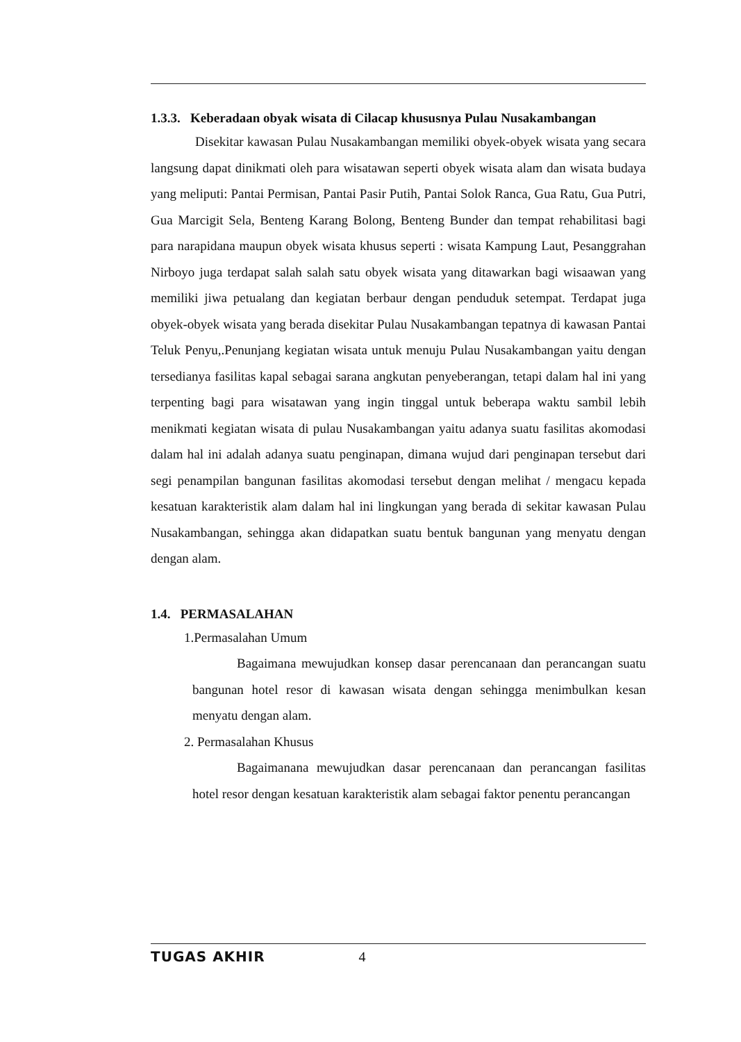1.3.3. Keberadaan obyak wisata di Cilacap khususnya Pulau Nusakambangan
Disekitar kawasan Pulau Nusakambangan memiliki obyek-obyek wisata yang secara langsung dapat dinikmati oleh para wisatawan seperti obyek wisata alam dan wisata budaya yang meliputi: Pantai Permisan, Pantai Pasir Putih, Pantai Solok Ranca, Gua Ratu, Gua Putri, Gua Marcigit Sela, Benteng Karang Bolong, Benteng Bunder dan tempat rehabilitasi bagi para narapidana maupun obyek wisata khusus seperti : wisata Kampung Laut, Pesanggrahan Nirboyo juga terdapat salah salah satu obyek wisata yang ditawarkan bagi wisaawan yang memiliki jiwa petualang dan kegiatan berbaur dengan penduduk setempat. Terdapat juga obyek-obyek wisata yang berada disekitar Pulau Nusakambangan tepatnya di kawasan Pantai Teluk Penyu,.Penunjang kegiatan wisata untuk menuju Pulau Nusakambangan yaitu dengan tersedianya fasilitas kapal sebagai sarana angkutan penyeberangan, tetapi dalam hal ini yang terpenting bagi para wisatawan yang ingin tinggal untuk beberapa waktu sambil lebih menikmati kegiatan wisata di pulau Nusakambangan yaitu adanya suatu fasilitas akomodasi dalam hal ini adalah adanya suatu penginapan, dimana wujud dari penginapan tersebut dari segi penampilan bangunan fasilitas akomodasi tersebut dengan melihat / mengacu kepada kesatuan karakteristik alam dalam hal ini lingkungan yang berada di sekitar kawasan Pulau Nusakambangan, sehingga akan didapatkan suatu bentuk bangunan yang menyatu dengan dengan alam.
1.4. PERMASALAHAN
1.Permasalahan Umum
Bagaimana mewujudkan konsep dasar perencanaan dan perancangan suatu bangunan hotel resor di kawasan wisata dengan sehingga menimbulkan kesan menyatu dengan alam.
2. Permasalahan Khusus
Bagaimanana mewujudkan dasar perencanaan dan perancangan fasilitas hotel resor dengan kesatuan karakteristik alam sebagai faktor penentu perancangan
TUGAS AKHIR 4